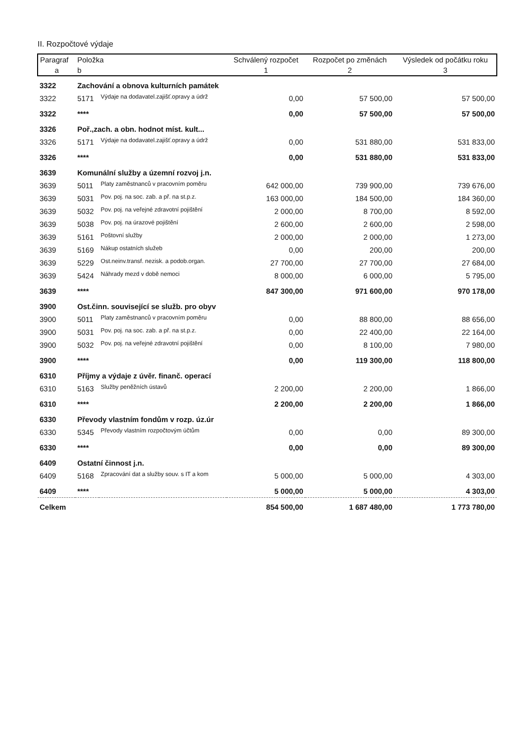II. Rozpočtové výdaje
| Paragraf | Položka | | Schválený rozpočet | Rozpočet po změnách | Výsledek od počátku roku |
| --- | --- | --- | --- | --- | --- |
| a | b | | 1 | 2 | 3 |
| 3322 | Zachování a obnova kulturních památek | | | | |
| 3322 | 5171 | Výdaje na dodavatel.zajišť.opravy a údrž | 0,00 | 57 500,00 | 57 500,00 |
| 3322 | **** | | 0,00 | 57 500,00 | 57 500,00 |
| 3326 | Poř.,zach. a obn. hodnot míst. kult... | | | | |
| 3326 | 5171 | Výdaje na dodavatel.zajišť.opravy a údrž | 0,00 | 531 880,00 | 531 833,00 |
| 3326 | **** | | 0,00 | 531 880,00 | 531 833,00 |
| 3639 | Komunální služby a územní rozvoj j.n. | | | | |
| 3639 | 5011 | Platy zaměstnanců v pracovním poměru | 642 000,00 | 739 900,00 | 739 676,00 |
| 3639 | 5031 | Pov. poj. na soc. zab. a př. na st.p.z. | 163 000,00 | 184 500,00 | 184 360,00 |
| 3639 | 5032 | Pov. poj. na veřejné zdravotní pojištění | 2 000,00 | 8 700,00 | 8 592,00 |
| 3639 | 5038 | Pov. poj. na úrazové pojištění | 2 600,00 | 2 600,00 | 2 598,00 |
| 3639 | 5161 | Poštovní služby | 2 000,00 | 2 000,00 | 1 273,00 |
| 3639 | 5169 | Nákup ostatních služeb | 0,00 | 200,00 | 200,00 |
| 3639 | 5229 | Ost.neinv.transf. nezisk. a podob.organ. | 27 700,00 | 27 700,00 | 27 684,00 |
| 3639 | 5424 | Náhrady mezd v době nemoci | 8 000,00 | 6 000,00 | 5 795,00 |
| 3639 | **** | | 847 300,00 | 971 600,00 | 970 178,00 |
| 3900 | Ost.činn. související se služb. pro obyv | | | | |
| 3900 | 5011 | Platy zaměstnanců v pracovním poměru | 0,00 | 88 800,00 | 88 656,00 |
| 3900 | 5031 | Pov. poj. na soc. zab. a př. na st.p.z. | 0,00 | 22 400,00 | 22 164,00 |
| 3900 | 5032 | Pov. poj. na veřejné zdravotní pojištění | 0,00 | 8 100,00 | 7 980,00 |
| 3900 | **** | | 0,00 | 119 300,00 | 118 800,00 |
| 6310 | Příjmy a výdaje z úvěr. finanč. operací | | | | |
| 6310 | 5163 | Služby peněžních ústavů | 2 200,00 | 2 200,00 | 1 866,00 |
| 6310 | **** | | 2 200,00 | 2 200,00 | 1 866,00 |
| 6330 | Převody vlastním fondům v rozp. úz.úr | | | | |
| 6330 | 5345 | Převody vlastním rozpočtovým účtům | 0,00 | 0,00 | 89 300,00 |
| 6330 | **** | | 0,00 | 0,00 | 89 300,00 |
| 6409 | Ostatní činnost j.n. | | | | |
| 6409 | 5168 | Zpracování dat a služby souv. s IT a kom | 5 000,00 | 5 000,00 | 4 303,00 |
| 6409 | **** | | 5 000,00 | 5 000,00 | 4 303,00 |
| Celkem | | | 854 500,00 | 1 687 480,00 | 1 773 780,00 |